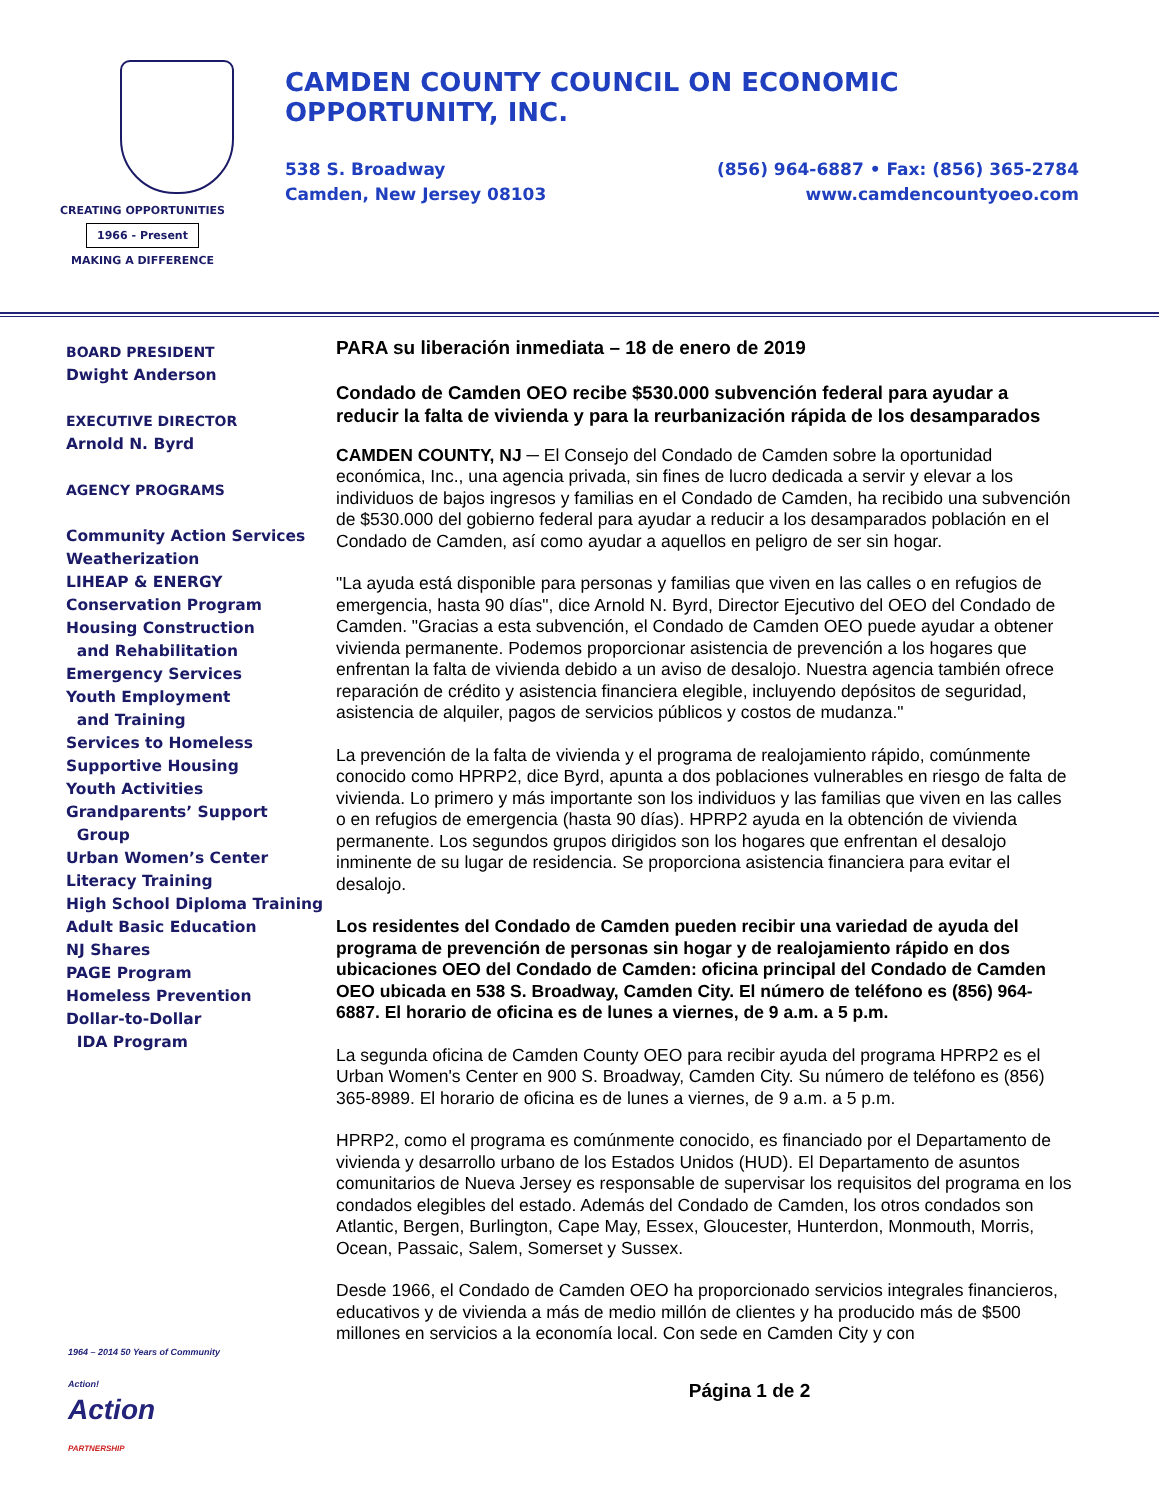CREATING OPPORTUNITIES
1966 - Present
MAKING A DIFFERENCE
CAMDEN COUNTY COUNCIL ON ECONOMIC OPPORTUNITY, INC.
538 S. Broadway
Camden, New Jersey 08103
(856) 964-6887 • Fax: (856) 365-2784
www.camdencountyoeo.com
BOARD PRESIDENT
Dwight Anderson
EXECUTIVE DIRECTOR
Arnold N. Byrd
AGENCY PROGRAMS
Community Action Services
Weatherization
LIHEAP & ENERGY
Conservation Program
Housing Construction
and Rehabilitation
Emergency Services
Youth Employment
and Training
Services to Homeless
Supportive Housing
Youth Activities
Grandparents’ Support
Group
Urban Women’s Center
Literacy Training
High School Diploma Training
Adult Basic Education
NJ Shares
PAGE Program
Homeless Prevention
Dollar-to-Dollar
IDA Program
PARA su liberación inmediata – 18 de enero de 2019
Condado de Camden OEO recibe $530.000 subvención federal para ayudar a reducir la falta de vivienda y para la reurbanización rápida de los desamparados
CAMDEN COUNTY, NJ ─ El Consejo del Condado de Camden sobre la oportunidad económica, Inc., una agencia privada, sin fines de lucro dedicada a servir y elevar a los individuos de bajos ingresos y familias en el Condado de Camden, ha recibido una subvención de $530.000 del gobierno federal para ayudar a reducir a los desamparados población en el Condado de Camden, así como ayudar a aquellos en peligro de ser sin hogar.
"La ayuda está disponible para personas y familias que viven en las calles o en refugios de emergencia, hasta 90 días", dice Arnold N. Byrd, Director Ejecutivo del OEO del Condado de Camden. "Gracias a esta subvención, el Condado de Camden OEO puede ayudar a obtener vivienda permanente. Podemos proporcionar asistencia de prevención a los hogares que enfrentan la falta de vivienda debido a un aviso de desalojo. Nuestra agencia también ofrece reparación de crédito y asistencia financiera elegible, incluyendo depósitos de seguridad, asistencia de alquiler, pagos de servicios públicos y costos de mudanza."
La prevención de la falta de vivienda y el programa de realojamiento rápido, comúnmente conocido como HPRP2, dice Byrd, apunta a dos poblaciones vulnerables en riesgo de falta de vivienda. Lo primero y más importante son los individuos y las familias que viven en las calles o en refugios de emergencia (hasta 90 días). HPRP2 ayuda en la obtención de vivienda permanente. Los segundos grupos dirigidos son los hogares que enfrentan el desalojo inminente de su lugar de residencia. Se proporciona asistencia financiera para evitar el desalojo.
Los residentes del Condado de Camden pueden recibir una variedad de ayuda del programa de prevención de personas sin hogar y de realojamiento rápido en dos ubicaciones OEO del Condado de Camden: oficina principal del Condado de Camden OEO ubicada en 538 S. Broadway, Camden City. El número de teléfono es (856) 964-6887. El horario de oficina es de lunes a viernes, de 9 a.m. a 5 p.m.
La segunda oficina de Camden County OEO para recibir ayuda del programa HPRP2 es el Urban Women's Center en 900 S. Broadway, Camden City. Su número de teléfono es (856) 365-8989. El horario de oficina es de lunes a viernes, de 9 a.m. a 5 p.m.
HPRP2, como el programa es comúnmente conocido, es financiado por el Departamento de vivienda y desarrollo urbano de los Estados Unidos (HUD). El Departamento de asuntos comunitarios de Nueva Jersey es responsable de supervisar los requisitos del programa en los condados elegibles del estado. Además del Condado de Camden, los otros condados son Atlantic, Bergen, Burlington, Cape May, Essex, Gloucester, Hunterdon, Monmouth, Morris, Ocean, Passaic, Salem, Somerset y Sussex.
Desde 1966, el Condado de Camden OEO ha proporcionado servicios integrales financieros, educativos y de vivienda a más de medio millón de clientes y ha producido más de $500 millones en servicios a la economía local. Con sede en Camden City y con
1964 – 2014 50 Years of Community Action!
Action
PARTNERSHIP
Página 1 de 2